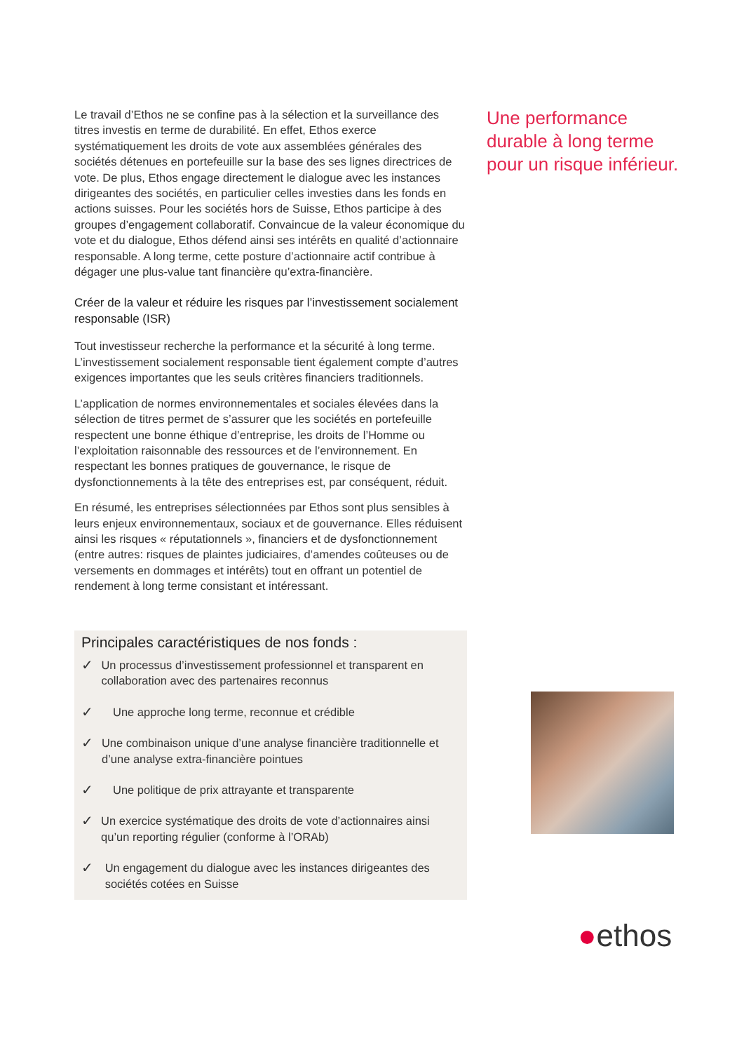Le travail d’Ethos ne se confine pas à la sélection et la surveillance des titres investis en terme de durabilité. En effet, Ethos exerce systématiquement les droits de vote aux assemblées générales des sociétés détenues en portefeuille sur la base des ses lignes directrices de vote. De plus, Ethos engage directement le dialogue avec les instances dirigeantes des sociétés, en particulier celles investies dans les fonds en actions suisses. Pour les sociétés hors de Suisse, Ethos participe à des groupes d’engagement collaboratif. Convaincue de la valeur économique du vote et du dialogue, Ethos défend ainsi ses intérêts en qualité d’actionnaire responsable. A long terme, cette posture d’actionnaire actif contribue à dégager une plus-value tant financière qu’extra-financière.
Créer de la valeur et réduire les risques par l’investissement socialement responsable (ISR)
Tout investisseur recherche la performance et la sécurité à long terme. L’investissement socialement responsable tient également compte d’autres exigences importantes que les seuls critères financiers traditionnels.
L’application de normes environnementales et sociales élevées dans la sélection de titres permet de s’assurer que les sociétés en portefeuille respectent une bonne éthique d’entreprise, les droits de l’Homme ou l’exploitation raisonnable des ressources et de l’environnement. En respectant les bonnes pratiques de gouvernance, le risque de dysfonctionnements à la tête des entreprises est, par conséquent, réduit.
En résumé, les entreprises sélectionnées par Ethos sont plus sensibles à leurs enjeux environnementaux, sociaux et de gouvernance. Elles réduisent ainsi les risques « réputationnels », financiers et de dysfonctionnement (entre autres: risques de plaintes judiciaires, d’amendes coûteuses ou de versements en dommages et intérêts) tout en offrant un potentiel de rendement à long terme consistant et intéressant.
Principales caractéristiques de nos fonds :
✓
Un processus d’investissement professionnel et transparent en collaboration avec des partenaires reconnus
✓
Une approche long terme, reconnue et crédible
✓
Une combinaison unique d’une analyse financière traditionnelle et d’une analyse extra-financière pointues
✓
Une politique de prix attrayante et transparente
✓
Un exercice systématique des droits de vote d’actionnaires ainsi qu’un reporting régulier (conforme à l’ORAb)
✓
Un engagement du dialogue avec les instances dirigeantes des sociétés cotées en Suisse
Une performance durable à long terme pour un risque inférieur.
●ethos